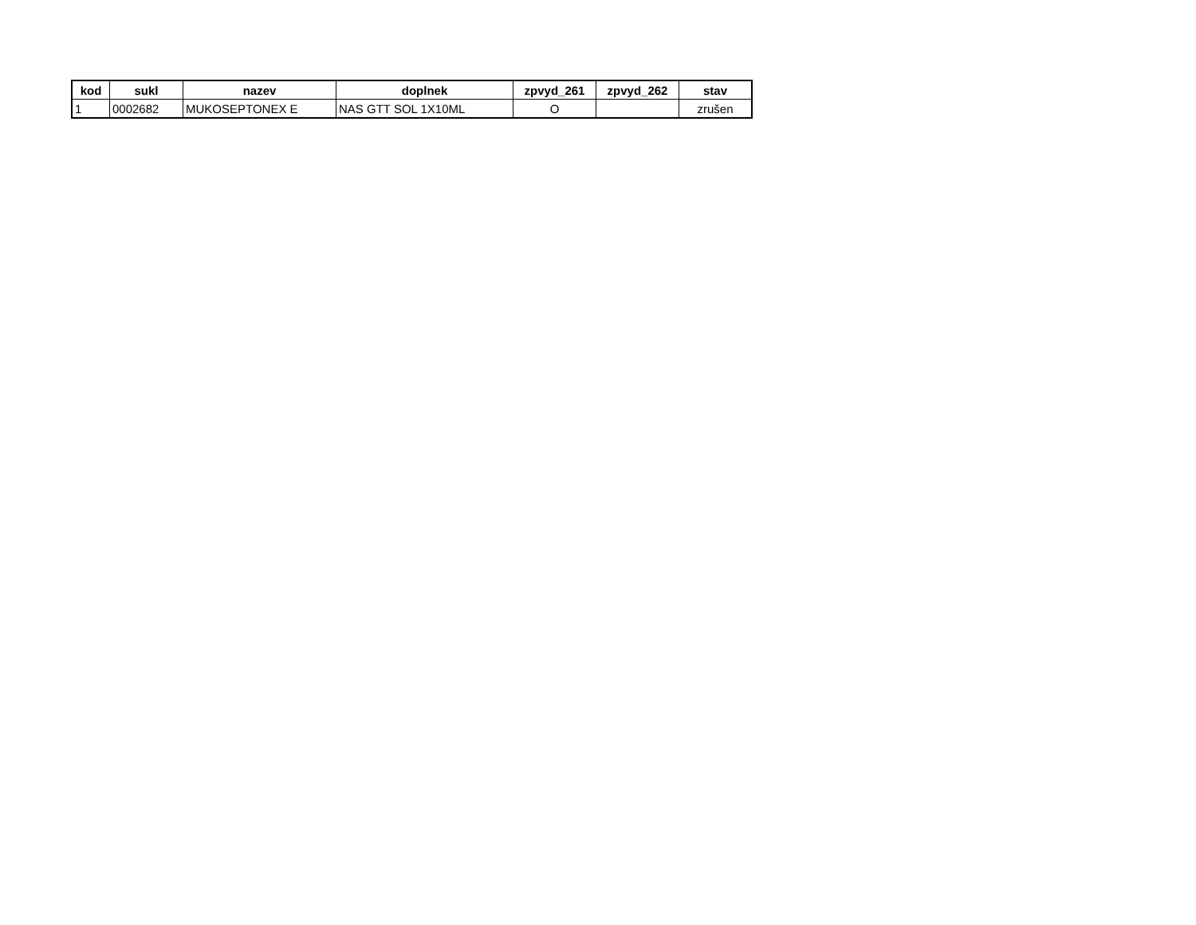| kod | sukl | nazev | doplnek | zpvyd_261 | zpvyd_262 | stav |
| --- | --- | --- | --- | --- | --- | --- |
| 1 | 0002682 | MUKOSEPTONEX E | NAS GTT SOL 1X10ML | O | | zrušen |